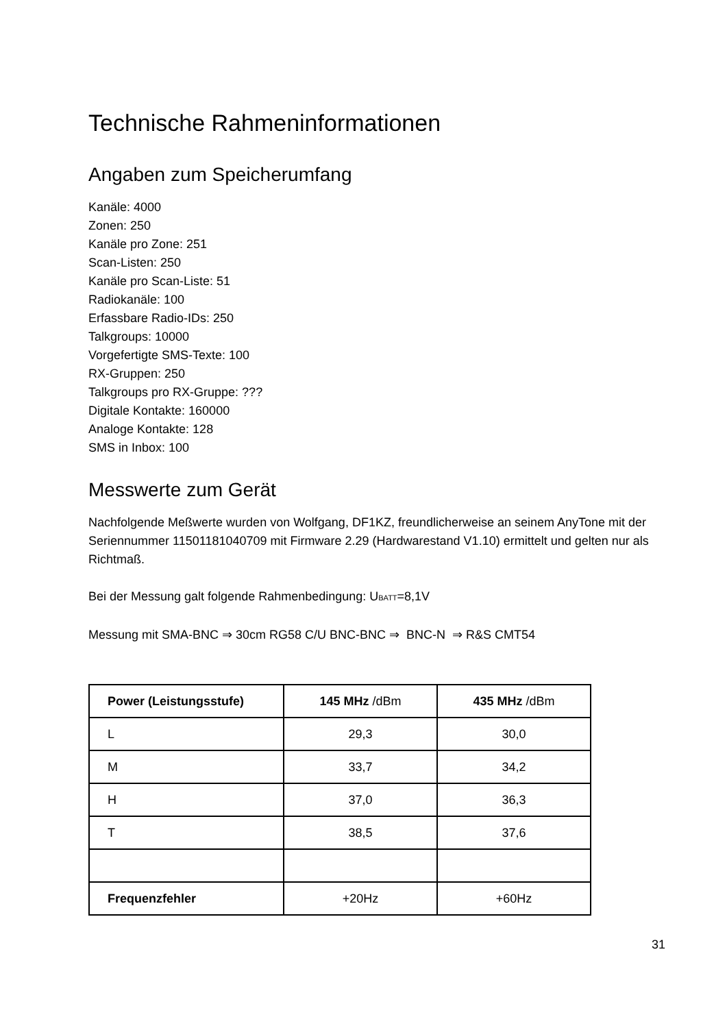Technische Rahmeninformationen
Angaben zum Speicherumfang
Kanäle: 4000
Zonen: 250
Kanäle pro Zone: 251
Scan-Listen: 250
Kanäle pro Scan-Liste: 51
Radiokanäle: 100
Erfassbare Radio-IDs: 250
Talkgroups: 10000
Vorgefertigte SMS-Texte: 100
RX-Gruppen: 250
Talkgroups pro RX-Gruppe: ???
Digitale Kontakte: 160000
Analoge Kontakte: 128
SMS in Inbox: 100
Messwerte zum Gerät
Nachfolgende Meßwerte wurden von Wolfgang, DF1KZ, freundlicherweise an seinem AnyTone mit der Seriennummer 11501181040709 mit Firmware 2.29 (Hardwarestand V1.10) ermittelt und gelten nur als Richtmaß.
Bei der Messung galt folgende Rahmenbedingung: U<sub>BATT</sub>=8,1V
Messung mit SMA-BNC ⇒ 30cm RG58 C/U BNC-BNC ⇒ BNC-N ⇒ R&S CMT54
| Power (Leistungsstufe) | 145 MHz /dBm | 435 MHz /dBm |
| --- | --- | --- |
| L | 29,3 | 30,0 |
| M | 33,7 | 34,2 |
| H | 37,0 | 36,3 |
| T | 38,5 | 37,6 |
| Frequenzfehler | +20Hz | +60Hz |
31